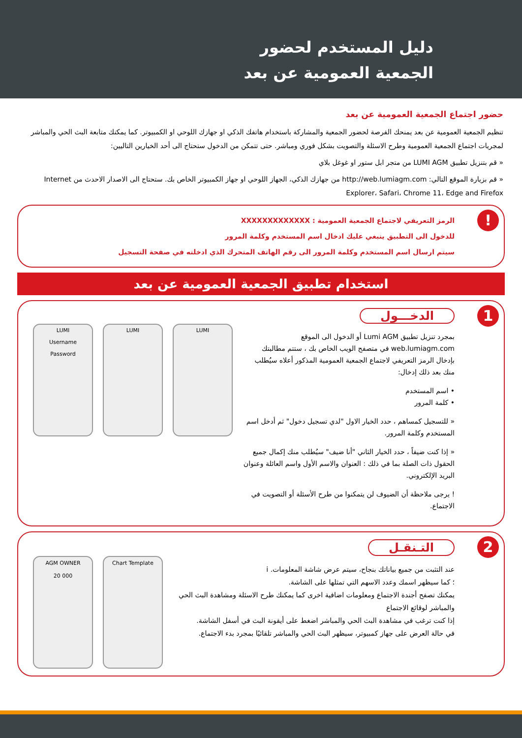دليل المستخدم لحضور
الجمعية العمومية عن بعد
حضور اجتماع الجمعية العمومية عن بعد
تنظيم الجمعية العمومية عن بعد يمنحك الفرصة لحضور الجمعية والمشاركة باستخدام هاتفك الذكي او جهازك اللوحي او الكمبيوتر. كما يمكنك متابعة البث الحي والمباشر لمجريات اجتماع الجمعية العمومية وطرح الاسئلة والتصويت بشكل فوري ومباشر. حتى تتمكن من الدخول ستحتاج الى أحد الخيارين التاليين:
« قم بتنزيل تطبيق LUMI AGM من متجر ابل ستور او غوغل بلاي
« قم بزيارة الموقع التالي: http://web.lumiagm.com من جهازك الذكي، الجهاز اللوحي او جهاز الكمبيوتر الخاص بك. ستحتاج الى الاصدار الاحدث من Internet Explorer، Safari، Chrome 11، Edge and Firefox
!
الرمز التعريفي لاجتماع الجمعية العمومية : XXXXXXXXXXXXX
للدخول الى التطبيق ينبغي عليك ادخال اسم المستخدم وكلمة المرور
سيتم ارسال اسم المستخدم وكلمة المرور الى رقم الهاتف المتحرك الذي ادخلته في صفحة التسجيل
استخدام تطبيق الجمعية العمومية عن بعد
1
الدخـــول
بمجرد تنزيل تطبيق Lumi AGM أو الدخول الى الموقع web.lumiagm.com في متصفح الويب الخاص بك ، ستتم مطالبتك بإدخال الرمز التعريفي لاجتماع الجمعية العمومية المذكور أعلاه سيُطلب منك بعد ذلك إدخال:
• اسم المستخدم
• كلمة المرور
« للتسجيل كمساهم ، حدد الخيار الاول "لدي تسجيل دخول" ثم أدخل اسم المستخدم وكلمة المرور.
« إذا كنت ضيفاً ، حدد الخيار الثاني "أنا ضيف" سيُطلب منك إكمال جميع الحقول ذات الصلة بما في ذلك : العنوان والاسم الأول واسم العائلة وعنوان البريد الإلكتروني.
! يرجى ملاحظة أن الضيوف لن يتمكنوا من طرح الأسئلة أو التصويت في الاجتماع.
LUMI
Username
Password
LUMI LUMI
2
التـنقـل
عند التثبت من جميع بياناتك بنجاح، سيتم عرض شاشة المعلومات. i
؛ كما سيظهر اسمك وعدد الاسهم التي تمثلها على الشاشة.
يمكنك تصفح أجندة الاجتماع ومعلومات اضافية اخرى كما يمكنك طرح الاسئلة ومشاهدة البث الحي والمباشر لوقائع الاجتماع
إذا كنت ترغب في مشاهدة البث الحي والمباشر اضغط على أيقونة البث في أسفل الشاشة.
في حالة العرض على جهاز كمبيوتر، سيظهر البث الحي والمباشر تلقائيًا بمجرد بدء الاجتماع.
AGM OWNER
20 000
Chart Template